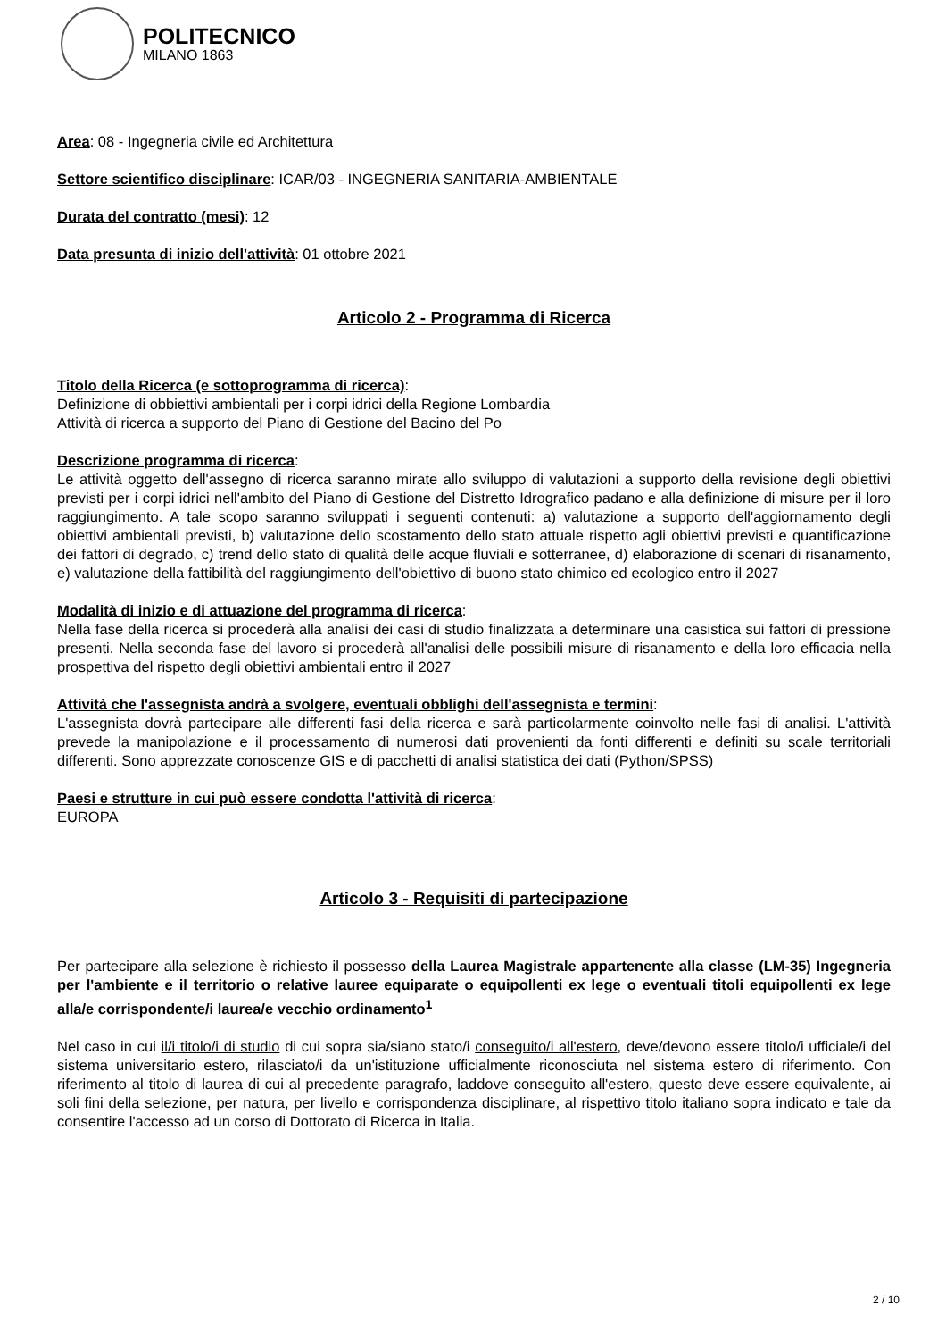POLITECNICO
MILANO 1863
Area: 08 - Ingegneria civile ed Architettura
Settore scientifico disciplinare: ICAR/03 - INGEGNERIA SANITARIA-AMBIENTALE
Durata del contratto (mesi): 12
Data presunta di inizio dell'attività: 01 ottobre 2021
Articolo 2 - Programma di Ricerca
Titolo della Ricerca (e sottoprogramma di ricerca):
Definizione di obbiettivi ambientali per i corpi idrici della Regione Lombardia
Attività di ricerca a supporto del Piano di Gestione del Bacino del Po
Descrizione programma di ricerca:
Le attività oggetto dell'assegno di ricerca saranno mirate allo sviluppo di valutazioni a supporto della revisione degli obiettivi previsti per i corpi idrici nell'ambito del Piano di Gestione del Distretto Idrografico padano e alla definizione di misure per il loro raggiungimento. A tale scopo saranno sviluppati i seguenti contenuti: a) valutazione a supporto dell'aggiornamento degli obiettivi ambientali previsti, b) valutazione dello scostamento dello stato attuale rispetto agli obiettivi previsti e quantificazione dei fattori di degrado, c) trend dello stato di qualità delle acque fluviali e sotterranee, d) elaborazione di scenari di risanamento, e) valutazione della fattibilità del raggiungimento dell'obiettivo di buono stato chimico ed ecologico entro il 2027
Modalità di inizio e di attuazione del programma di ricerca:
Nella fase della ricerca si procederà alla analisi dei casi di studio finalizzata a determinare una casistica sui fattori di pressione presenti. Nella seconda fase del lavoro si procederà all'analisi delle possibili misure di risanamento e della loro efficacia nella prospettiva del rispetto degli obiettivi ambientali entro il 2027
Attività che l'assegnista andrà a svolgere, eventuali obblighi dell'assegnista e termini:
L'assegnista dovrà partecipare alle differenti fasi della ricerca e sarà particolarmente coinvolto nelle fasi di analisi. L'attività prevede la manipolazione e il processamento di numerosi dati provenienti da fonti differenti e definiti su scale territoriali differenti. Sono apprezzate conoscenze GIS e di pacchetti di analisi statistica dei dati (Python/SPSS)
Paesi e strutture in cui può essere condotta l'attività di ricerca:
EUROPA
Articolo 3 - Requisiti di partecipazione
Per partecipare alla selezione è richiesto il possesso della Laurea Magistrale appartenente alla classe (LM-35) Ingegneria per l'ambiente e il territorio o relative lauree equiparate o equipollenti ex lege o eventuali titoli equipollenti ex lege alla/e corrispondente/i laurea/e vecchio ordinamento<sup>1</sup>
Nel caso in cui il/i titolo/i di studio di cui sopra sia/siano stato/i conseguito/i all'estero, deve/devono essere titolo/i ufficiale/i del sistema universitario estero, rilasciato/i da un'istituzione ufficialmente riconosciuta nel sistema estero di riferimento. Con riferimento al titolo di laurea di cui al precedente paragrafo, laddove conseguito all'estero, questo deve essere equivalente, ai soli fini della selezione, per natura, per livello e corrispondenza disciplinare, al rispettivo titolo italiano sopra indicato e tale da consentire l'accesso ad un corso di Dottorato di Ricerca in Italia.
2 / 10